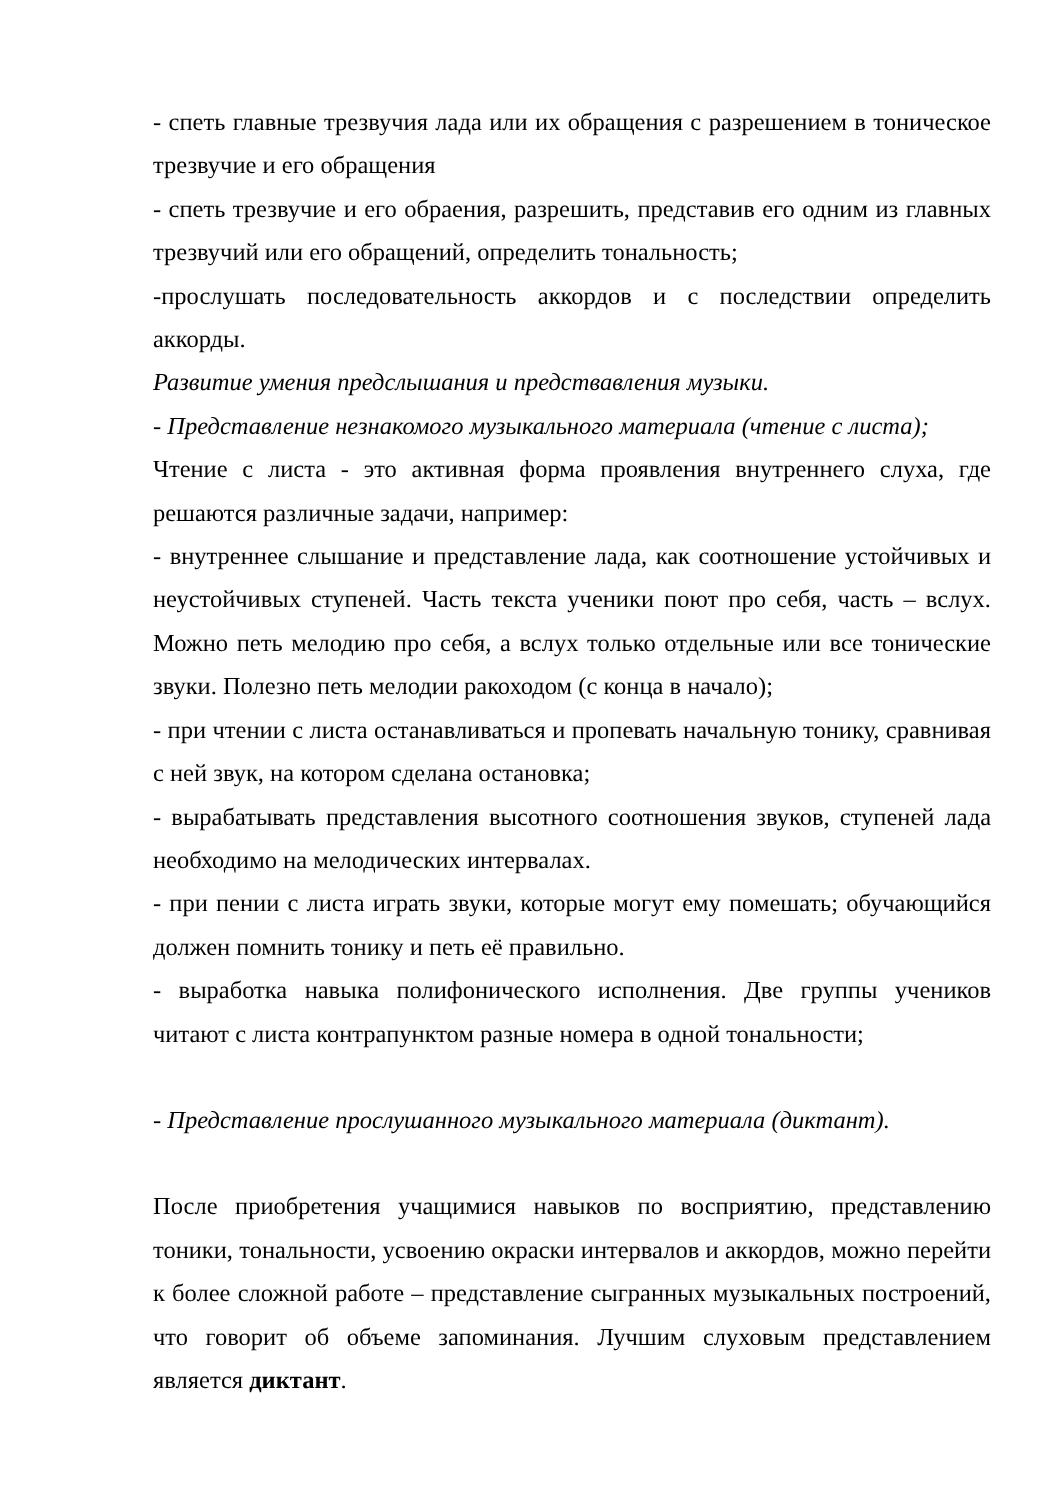- спеть главные трезвучия лада или их обращения с разрешением в тоническое трезвучие и его обращения
- спеть трезвучие и его обраения, разрешить, представив его одним из главных трезвучий или его обращений, определить тональность;
-прослушать последовательность аккордов и с последствии определить аккорды.
Развитие умения предслышания и предствавления музыки.
- Представление незнакомого музыкального материала (чтение с листа);
Чтение с листа - это активная форма проявления внутреннего слуха, где решаются различные задачи, например:
- внутреннее слышание и представление лада, как соотношение устойчивых и неустойчивых ступеней. Часть текста ученики поют про себя, часть – вслух. Можно петь мелодию про себя, а вслух только отдельные или все тонические звуки. Полезно петь мелодии ракоходом (с конца в начало);
- при чтении с листа останавливаться и пропевать начальную тонику, сравнивая с ней звук, на котором сделана остановка;
- вырабатывать представления высотного соотношения звуков, ступеней лада необходимо на мелодических интервалах.
- при пении с листа играть звуки, которые могут ему помешать; обучающийся должен помнить тонику и петь её правильно.
- выработка навыка полифонического исполнения. Две группы учеников читают с листа контрапунктом разные номера в одной тональности;
- Представление прослушанного музыкального материала (диктант).
После приобретения учащимися навыков по восприятию, представлению тоники, тональности, усвоению окраски интервалов и аккордов, можно перейти к более сложной работе – представление сыгранных музыкальных построений, что говорит об объеме запоминания. Лучшим слуховым представлением является диктант.